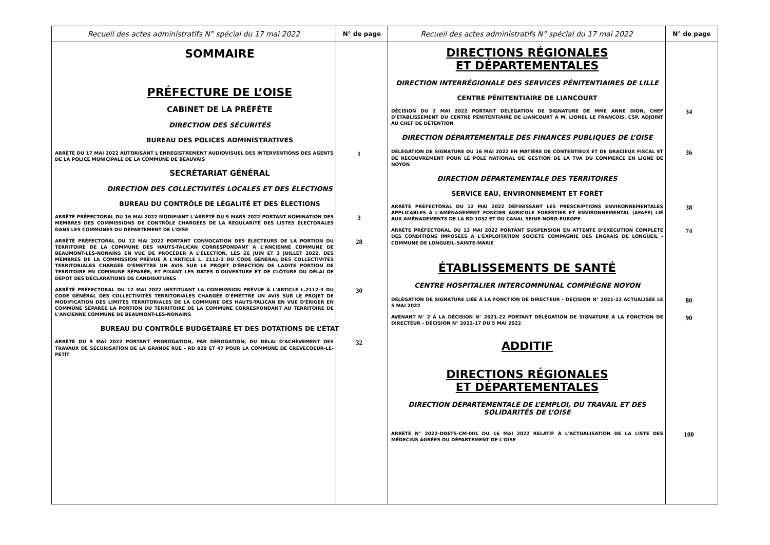Recueil des actes administratifs N° spécial du 17 mai 2022
N° de page
SOMMAIRE
PRÉFECTURE DE L’OISE
CABINET DE LA PRÉFÈTE
DIRECTION DES SÉCURITÉS
BUREAU DES POLICES ADMINISTRATIVES
ARRÊTÉ DU 17 MAI 2022 AUTORISANT L'ENREGISTREMENT AUDIOVISUEL DES INTERVENTIONS DES AGENTS DE LA POLICE MUNICIPALE DE LA COMMUNE DE BEAUVAIS
1
SECRÉTARIAT GÉNÉRAL
DIRECTION DES COLLECTIVITÉS LOCALES ET DES ÉLECTIONS
BUREAU DU CONTRÔLE DE LÉGALITÉ ET DES ÉLECTIONS
ARRÊTÉ PRÉFECTORAL DU 16 MAI 2022 MODIFIANT L'ARRÊTÉ DU 9 MARS 2022 PORTANT NOMINATION DES MEMBRES DES COMMISSIONS DE CONTRÔLE CHARGÉES DE LA RÉGULARITÉ DES LISTES ÉLECTORALES DANS LES COMMUNES DU DÉPARTEMENT DE L'OISE
3
ARRÊTÉ PRÉFECTORAL DU 12 MAI 2022 PORTANT CONVOCATION DES ÉLECTEURS DE LA PORTION DU TERRITOIRE DE LA COMMUNE DES HAUTS-TALICAN CORRESPONDANT À L'ANCIENNE COMMUNE DE BEAUMONT-LES-NONAINS EN VUE DE PROCÉDER À L'ÉLECTION, LES 26 JUIN ET 3 JUILLET 2022, DES MEMBRES DE LA COMMISSION PRÉVUE À L'ARTICLE L. 2112-3 DU CODE GÉNÉRAL DES COLLECTIVITÉS TERRITORIALES CHARGÉE D'ÉMETTRE UN AVIS SUR LE PROJET D'ÉRECTION DE LADITE PORTION DE TERRITOIRE EN COMMUNE SÉPARÉE, ET FIXANT LES DATES D'OUVERTURE ET DE CLÔTURE DU DÉLAI DE DÉPÔT DES DÉCLARATIONS DE CANDIDATURES
28
ARRÊTÉ PRÉFECTORAL DU 12 MAI 2022 INSTITUANT LA COMMISSION PRÉVUE À L'ARTICLE L.2112-3 DU CODE GÉNÉRAL DES COLLECTIVITÉS TERRITORIALES CHARGÉE D'ÉMETTRE UN AVIS SUR LE PROJET DE MODIFICATION DES LIMITES TERRITORIALES DE LA COMMUNE DES HAUTS-TALICAN EN VUE D'ÉRIGER EN COMMUNE SÉPARÉE LA PORTION DU TERRITOIRE DE LA COMMUNE CORRESPONDANT AU TERRITOIRE DE L'ANCIENNE COMMUNE DE BEAUMONT-LES-NONAINS
30
BUREAU DU CONTRÔLE BUDGÉTAIRE ET DES DOTATIONS DE L’ÉTAT
ARRÊTÉ DU 9 MAI 2022 PORTANT PROROGATION, PAR DÉROGATION; DU DÉLAI D'ACHÈVEMENT DES TRAVAUX DE SÉCURISATION DE LA GRANDE RUE - RD 929 ET 47 POUR LA COMMUNE DE CRÉVECOEUR-LE-PETIT
32
Recueil des actes administratifs N° spécial du 17 mai 2022
N° de page
DIRECTIONS RÉGIONALES
ET DÉPARTEMENTALES
DIRECTION INTERRÉGIONALE DES SERVICES PÉNITENTIAIRES DE LILLE
CENTRE PÉNITENTIAIRE DE LIANCOURT
DÉCISION DU 2 MAI 2022 PORTANT DÉLÉGATION DE SIGNATURE DE MME ANNE DION, CHEF D'ÉTABLISSEMENT DU CENTRE PÉNITENTIAIRE DE LIANCOURT À M. LIONEL LE FRANCOIS, CSP, ADJOINT AU CHEF DE DÉTENTION
34
DIRECTION DÉPARTEMENTALE DES FINANCES PUBLIQUES DE L’OISE
DÉLÉGATION DE SIGNATURE DU 16 MAI 2022 EN MATIÈRE DE CONTENTIEUX ET DE GRACIEUX FISCAL ET DE RECOUVREMENT POUR LE PÔLE NATIONAL DE GESTION DE LA TVA DU COMMERCE EN LIGNE DE NOYON
36
DIRECTION DÉPARTEMENTALE DES TERRITOIRES
SERVICE EAU, ENVIRONNEMENT ET FORÊT
ARRÊTÉ PRÉFECTORAL DU 12 MAI 2022 DÉFINISSANT LES PRESCRIPTIONS ENVIRONNEMENTALES APPLICABLES À L'AMÉNAGEMENT FONCIER AGRICOLE FORESTIER ET ENVIRONNEMENTAL (AFAFE) LIÉ AUX AMÉNAGEMENTS DE LA RD 1032 ET DU CANAL SEINE-NORD-EUROPE
38
ARRÊTÉ PRÉFECTORAL DU 13 MAI 2022 PORTANT SUSPENSION EN ATTENTE D'EXÉCUTION COMPLÈTE DES CONDITIONS IMPOSÉES À L'EXPLOITATION SOCIÉTÉ COMPAGNIE DES ENGRAIS DE LONGUEIL - COMMUNE DE LONGUEIL-SAINTE-MARIE
74
ÉTABLISSEMENTS DE SANTÉ
CENTRE HOSPITALIER INTERCOMMUNAL COMPIÈGNE NOYON
DÉLÉGATION DE SIGNATURE LIÉE À LA FONCTION DE DIRECTEUR - DÉCISION N° 2021-22 ACTUALISÉE LE 5 MAI 2022
80
AVENANT N° 2 À LA DÉCISION N° 2021-22 PORTANT DÉLÉGATION DE SIGNATURE À LA FONCTION DE DIRECTEUR - DÉCISION N° 2022-17 DU 5 MAI 2022
90
ADDITIF
DIRECTIONS RÉGIONALES
ET DÉPARTEMENTALES
DIRECTION DÉPARTEMENTALE DE L’EMPLOI, DU TRAVAIL ET DES
SOLIDARITÉS DE L’OISE
ARRÊTÉ N° 2022-DDETS-CM-001 DU 16 MAI 2022 RELATIF À L'ACTUALISATION DE LA LISTE DES MÉDECINS AGRÉES DU DÉPARTEMENT DE L'OISE
100